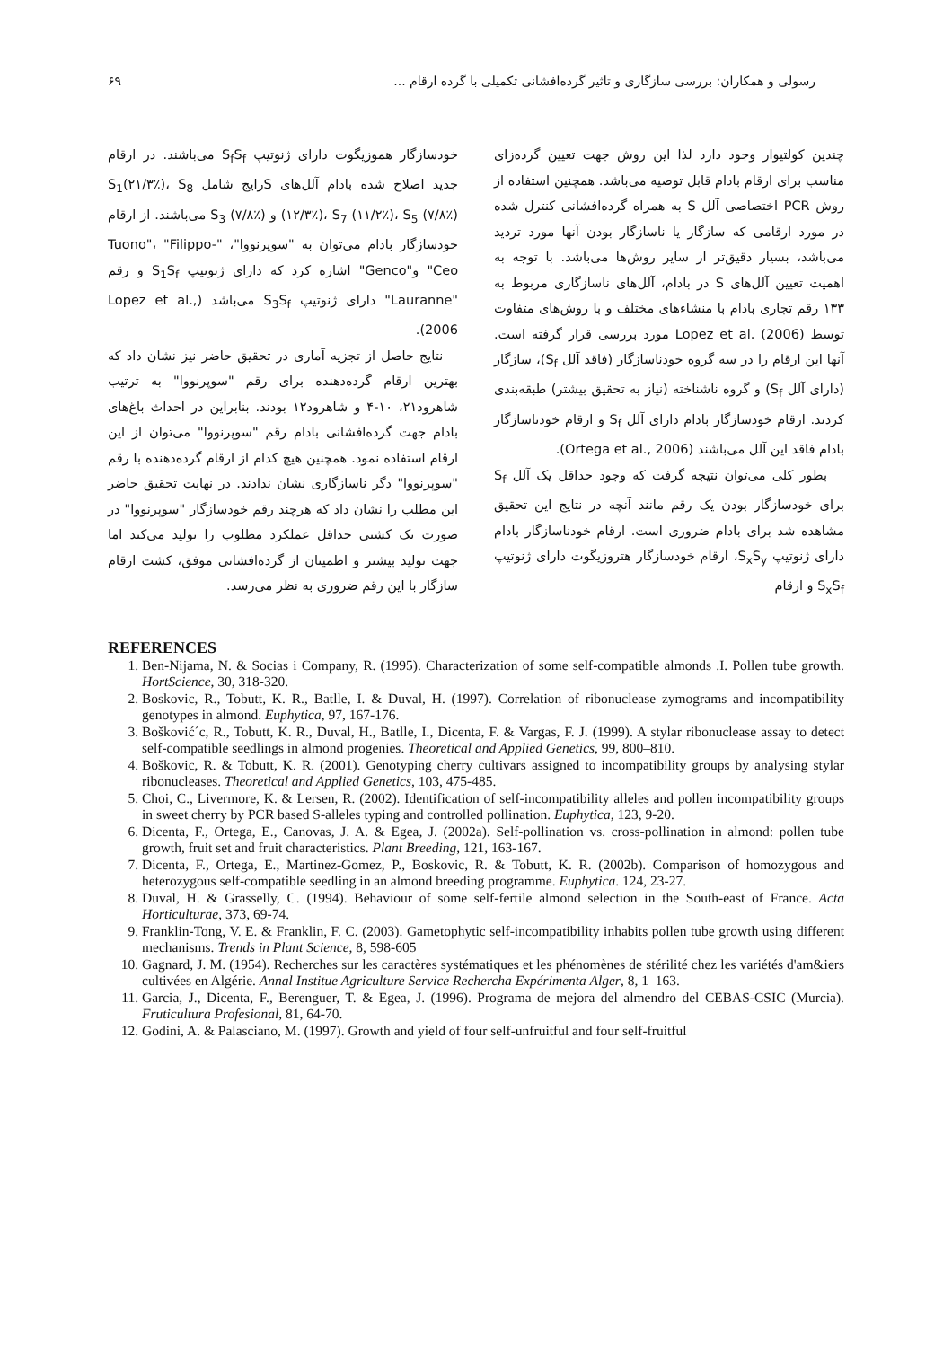رسولی و همکاران: بررسی سازگاری و تاثیر گرده‌افشانی تکمیلی با گرده ارقام ... ۶۹
چندین کولتیوار وجود دارد لذا این روش جهت تعیین گرده‌زای مناسب برای ارقام بادام قابل توصیه می‌باشد. همچنین استفاده از روش PCR اختصاصی آلل S به همراه گرده‌افشانی کنترل شده در مورد ارقامی که سازگار یا ناسازگار بودن آنها مورد تردید می‌باشد، بسیار دقیق‌تر از سایر روش‌ها می‌باشد. با توجه به اهمیت تعیین آلل‌های S در بادام، آلل‌های ناسازگاری مربوط به ۱۳۳ رقم تجاری بادام با منشاءهای مختلف و با روش‌های متفاوت توسط Lopez et al. (2006) مورد بررسی قرار گرفته است. آنها این ارقام را در سه گروه خودناسازگار (فاقد آلل S<sub>f</sub>)، سازگار (دارای آلل S<sub>f</sub>) و گروه ناشناخته (نیاز به تحقیق بیشتر) طبقه‌بندی کردند. ارقام خودسازگار بادام دارای آلل S<sub>f</sub> و ارقام خودناسازگار بادام فاقد این آلل می‌باشند (Ortega et al., 2006).
بطور کلی می‌توان نتیجه گرفت که وجود حداقل یک آلل S<sub>f</sub> برای خودسازگار بودن یک رقم مانند آنچه در نتایج این تحقیق مشاهده شد برای بادام ضروری است. ارقام خودناسازگار بادام دارای ژنوتیپ S<sub>x</sub>S<sub>y</sub>، ارقام خودسازگار هتروزیگوت دارای ژنوتیپ S<sub>x</sub>S<sub>f</sub> و ارقام
خودسازگار هموزیگوت دارای ژنوتیپ S<sub>f</sub>S<sub>f</sub> می‌باشند. در ارقام جدید اصلاح شده بادام آلل‌های Sرایج شامل S<sub>1</sub>(۲۱/۳٪)، S<sub>8</sub> (۱۲/۳٪)، S<sub>7</sub> (۱۱/۲٪)، S<sub>5</sub> (۷/۸٪) و S<sub>3</sub> (۷/۸٪) می‌باشند. از ارقام خودسازگار بادام می‌توان به "سوپرنووا"، "Tuono"، "Filippo-Ceo" و"Genco" اشاره کرد که دارای ژنوتیپ S<sub>1</sub>S<sub>f</sub> و رقم "Lauranne" دارای ژنوتیپ S<sub>3</sub>S<sub>f</sub> می‌باشد (Lopez et al., 2006).
نتایج حاصل از تجزیه آماری در تحقیق حاضر نیز نشان داد که بهترین ارقام گرده‌دهنده برای رقم "سوپرنووا" به ترتیب شاهرود۲۱، ۱۰-۴ و شاهرود۱۲ بودند. بنابراین در احداث باغ‌های بادام جهت گرده‌افشانی بادام رقم "سوپرنووا" می‌توان از این ارقام استفاده نمود. همچنین هیچ کدام از ارقام گرده‌دهنده با رقم "سوپرنووا" دگر ناسازگاری نشان ندادند. در نهایت تحقیق حاضر این مطلب را نشان داد که هرچند رقم خودسازگار "سوپرنووا" در صورت تک کشتی حداقل عملکرد مطلوب را تولید می‌کند اما جهت تولید بیشتر و اطمینان از گرده‌افشانی موفق، کشت ارقام سازگار با این رقم ضروری به نظر می‌رسد.
REFERENCES
1. Ben-Nijama, N. & Socias i Company, R. (1995). Characterization of some self-compatible almonds .I. Pollen tube growth. HortScience, 30, 318-320.
2. Boskovic, R., Tobutt, K. R., Batlle, I. & Duval, H. (1997). Correlation of ribonuclease zymograms and incompatibility genotypes in almond. Euphytica, 97, 167-176.
3. Bošković´c, R., Tobutt, K. R., Duval, H., Batlle, I., Dicenta, F. & Vargas, F. J. (1999). A stylar ribonuclease assay to detect self-compatible seedlings in almond progenies. Theoretical and Applied Genetics, 99, 800–810.
4. Boškovic, R. & Tobutt, K. R. (2001). Genotyping cherry cultivars assigned to incompatibility groups by analysing stylar ribonucleases. Theoretical and Applied Genetics, 103, 475-485.
5. Choi, C., Livermore, K. & Lersen, R. (2002). Identification of self-incompatibility alleles and pollen incompatibility groups in sweet cherry by PCR based S-alleles typing and controlled pollination. Euphytica, 123, 9-20.
6. Dicenta, F., Ortega, E., Canovas, J. A. & Egea, J. (2002a). Self-pollination vs. cross-pollination in almond: pollen tube growth, fruit set and fruit characteristics. Plant Breeding, 121, 163-167.
7. Dicenta, F., Ortega, E., Martinez-Gomez, P., Boskovic, R. & Tobutt, K. R. (2002b). Comparison of homozygous and heterozygous self-compatible seedling in an almond breeding programme. Euphytica. 124, 23-27.
8. Duval, H. & Grasselly, C. (1994). Behaviour of some self-fertile almond selection in the South-east of France. Acta Horticulturae, 373, 69-74.
9. Franklin-Tong, V. E. & Franklin, F. C. (2003). Gametophytic self-incompatibility inhabits pollen tube growth using different mechanisms. Trends in Plant Science, 8, 598-605
10. Gagnard, J. M. (1954). Recherches sur les caractères systématiques et les phénomènes de stérilité chez les variétés d'am&iers cultivées en Algérie. Annal Institue Agriculture Service Rechercha Expérimenta Alger, 8, 1–163.
11. Garcia, J., Dicenta, F., Berenguer, T. & Egea, J. (1996). Programa de mejora del almendro del CEBAS-CSIC (Murcia). Fruticultura Profesional, 81, 64-70.
12. Godini, A. & Palasciano, M. (1997). Growth and yield of four self-unfruitful and four self-fruitful